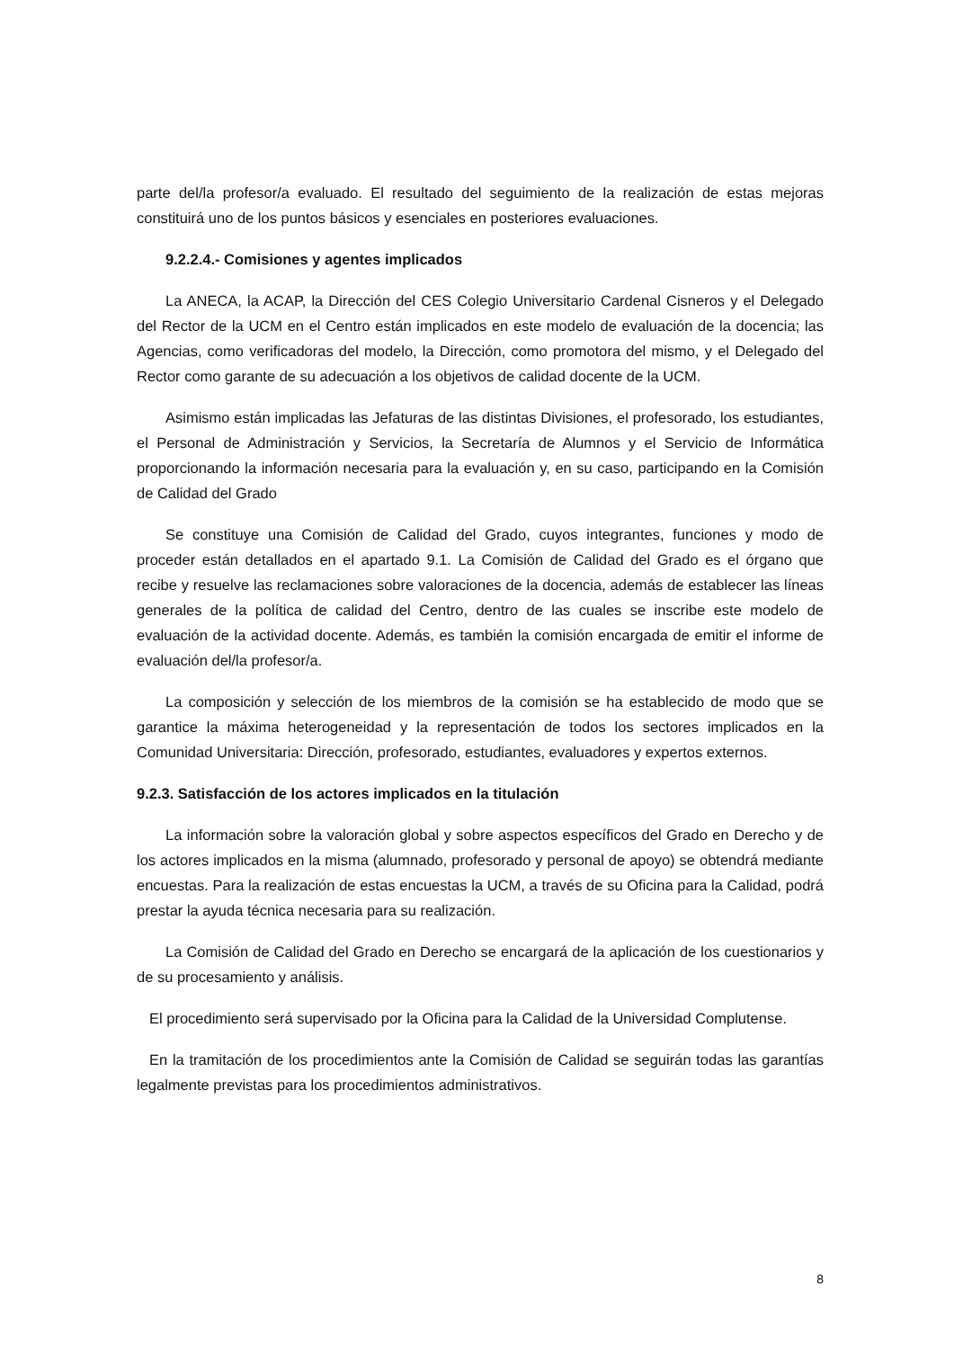parte del/la profesor/a evaluado. El resultado del seguimiento de la realización de estas mejoras constituirá uno de los puntos básicos y esenciales en posteriores evaluaciones.
9.2.2.4.- Comisiones y agentes implicados
La ANECA, la ACAP, la Dirección del CES Colegio Universitario Cardenal Cisneros y el Delegado del Rector de la UCM en el Centro están implicados en este modelo de evaluación de la docencia; las Agencias, como verificadoras del modelo, la Dirección, como promotora del mismo, y el Delegado del Rector como garante de su adecuación a los objetivos de calidad docente de la UCM.
Asimismo están implicadas las Jefaturas de las distintas Divisiones, el profesorado, los estudiantes, el Personal de Administración y Servicios, la Secretaría de Alumnos y el Servicio de Informática proporcionando la información necesaria para la evaluación y, en su caso, participando en la Comisión de Calidad del Grado
Se constituye una Comisión de Calidad del Grado, cuyos integrantes, funciones y modo de proceder están detallados en el apartado 9.1. La Comisión de Calidad del Grado es el órgano que recibe y resuelve las reclamaciones sobre valoraciones de la docencia, además de establecer las líneas generales de la política de calidad del Centro, dentro de las cuales se inscribe este modelo de evaluación de la actividad docente. Además, es también la comisión encargada de emitir el informe de evaluación del/la profesor/a.
La composición y selección de los miembros de la comisión se ha establecido de modo que se garantice la máxima heterogeneidad y la representación de todos los sectores implicados en la Comunidad Universitaria: Dirección, profesorado, estudiantes, evaluadores y expertos externos.
9.2.3. Satisfacción de los actores implicados en la titulación
La información sobre la valoración global y sobre aspectos específicos del Grado en Derecho y de los actores implicados en la misma (alumnado, profesorado y personal de apoyo) se obtendrá mediante encuestas. Para la realización de estas encuestas la UCM, a través de su Oficina para la Calidad, podrá prestar la ayuda técnica necesaria para su realización.
La Comisión de Calidad del Grado en Derecho se encargará de la aplicación de los cuestionarios y de su procesamiento y análisis.
El procedimiento será supervisado por la Oficina para la Calidad de la Universidad Complutense.
En la tramitación de los procedimientos ante la Comisión de Calidad se seguirán todas las garantías legalmente previstas para los procedimientos administrativos.
8